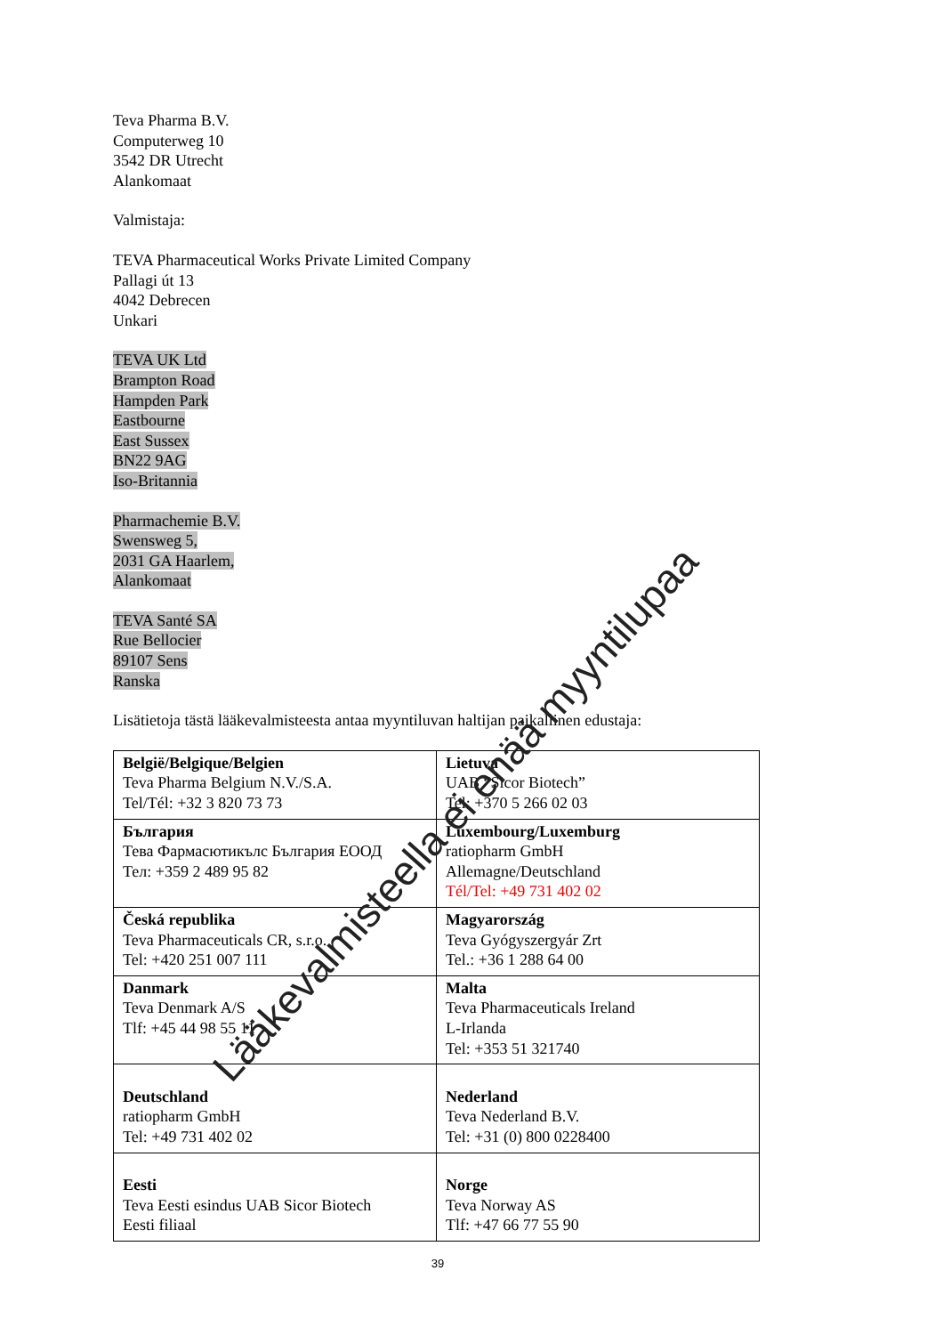Teva Pharma B.V.
Computerweg 10
3542 DR Utrecht
Alankomaat
Valmistaja:
TEVA Pharmaceutical Works Private Limited Company
Pallagi út 13
4042 Debrecen
Unkari
TEVA UK Ltd
Brampton Road
Hampden Park
Eastbourne
East Sussex
BN22 9AG
Iso-Britannia
Pharmachemie B.V.
Swensweg 5,
2031 GA Haarlem,
Alankomaat
TEVA Santé SA
Rue Bellocier
89107 Sens
Ranska
Lisätietoja tästä lääkevalmisteesta antaa myyntiluvan haltijan paikallinen edustaja:
| België/Belgique/Belgien Teva Pharma Belgium N.V./S.A. Tel/Tél: +32 3 820 73 73 | Lietuva UAB “Sicor Biotech” Tel: +370 5 266 02 03 |
| България Тева Фармасютикълс България ЕООД Тел: +359 2 489 95 82 | Luxembourg/Luxemburg ratiopharm GmbH Allemagne/Deutschland Tél/Tel: +49 731 402 02 |
| Česká republika Teva Pharmaceuticals CR, s.r.o. Tel: +420 251 007 111 | Magyarország Teva Gyógyszergyár Zrt Tel.: +36 1 288 64 00 |
| Danmark Teva Denmark A/S Tlf: +45 44 98 55 11 | Malta Teva Pharmaceuticals Ireland L-Irlanda Tel: +353 51 321740 |
| Deutschland ratiopharm GmbH Tel: +49 731 402 02 | Nederland Teva Nederland B.V. Tel: +31 (0) 800 0228400 |
| Eesti Teva Eesti esindus UAB Sicor Biotech Eesti filiaal | Norge Teva Norway AS Tlf: +47 66 77 55 90 |
39
Lääkevalmisteella ei enää myyntilupaa